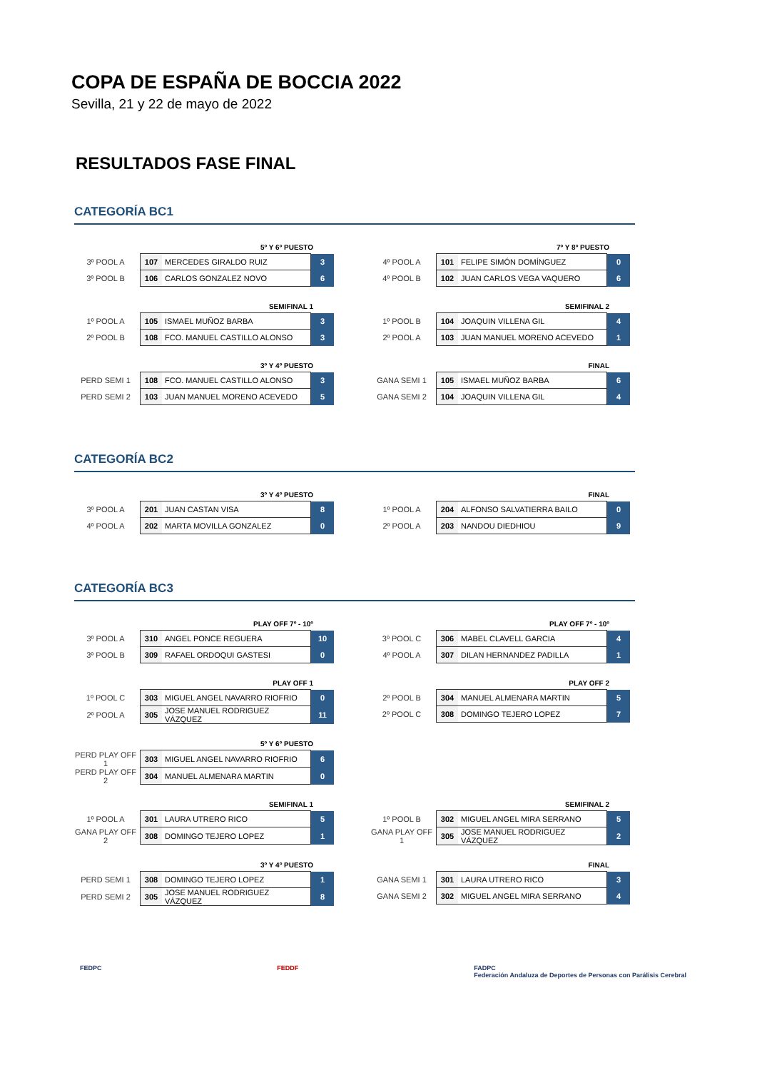COPA DE ESPAÑA DE BOCCIA 2022
Sevilla, 21 y 22 de mayo de 2022
RESULTADOS FASE FINAL
CATEGORÍA BC1
5º Y 6º PUESTO
| 3º POOL A | 107 | MERCEDES GIRALDO RUIZ | 3 |
| 3º POOL B | 106 | CARLOS GONZALEZ NOVO | 6 |
7º Y 8º PUESTO
| 4º POOL A | 101 | FELIPE SIMÓN DOMÍNGUEZ | 0 |
| 4º POOL B | 102 | JUAN CARLOS VEGA VAQUERO | 6 |
SEMIFINAL 1
| 1º POOL A | 105 | ISMAEL MUÑOZ BARBA | 3 |
| 2º POOL B | 108 | FCO. MANUEL CASTILLO ALONSO | 3 |
SEMIFINAL 2
| 1º POOL B | 104 | JOAQUIN VILLENA GIL | 4 |
| 2º POOL A | 103 | JUAN MANUEL MORENO ACEVEDO | 1 |
3º Y 4º PUESTO
| PERD SEMI 1 | 108 | FCO. MANUEL CASTILLO ALONSO | 3 |
| PERD SEMI 2 | 103 | JUAN MANUEL MORENO ACEVEDO | 5 |
FINAL
| GANA SEMI 1 | 105 | ISMAEL MUÑOZ BARBA | 6 |
| GANA SEMI 2 | 104 | JOAQUIN VILLENA GIL | 4 |
CATEGORÍA BC2
3º Y 4º PUESTO
| 3º POOL A | 201 | JUAN CASTAN VISA | 8 |
| 4º POOL A | 202 | MARTA MOVILLA GONZALEZ | 0 |
FINAL
| 1º POOL A | 204 | ALFONSO SALVATIERRA BAILO | 0 |
| 2º POOL A | 203 | NANDOU DIEDHIOU | 9 |
CATEGORÍA BC3
PLAY OFF 7º - 10º
| 3º POOL A | 310 | ANGEL PONCE REGUERA | 10 |
| 3º POOL B | 309 | RAFAEL ORDOQUI GASTESI | 0 |
PLAY OFF 7º - 10º
| 3º POOL C | 306 | MABEL CLAVELL GARCIA | 4 |
| 4º POOL A | 307 | DILAN HERNANDEZ PADILLA | 1 |
PLAY OFF 1
| 1º POOL C | 303 | MIGUEL ANGEL NAVARRO RIOFRIO | 0 |
| 2º POOL A | 305 | JOSE MANUEL RODRIGUEZ VÁZQUEZ | 11 |
PLAY OFF 2
| 2º POOL B | 304 | MANUEL ALMENARA MARTIN | 5 |
| 2º POOL C | 308 | DOMINGO TEJERO LOPEZ | 7 |
5º Y 6º PUESTO
| PERD PLAY OFF 1 | 303 | MIGUEL ANGEL NAVARRO RIOFRIO | 6 |
| PERD PLAY OFF 2 | 304 | MANUEL ALMENARA MARTIN | 0 |
SEMIFINAL 1
| 1º POOL A | 301 | LAURA UTRERO RICO | 5 |
| GANA PLAY OFF 2 | 308 | DOMINGO TEJERO LOPEZ | 1 |
SEMIFINAL 2
| 1º POOL B | 302 | MIGUEL ANGEL MIRA SERRANO | 5 |
| GANA PLAY OFF 1 | 305 | JOSE MANUEL RODRIGUEZ VÁZQUEZ | 2 |
3º Y 4º PUESTO
| PERD SEMI 1 | 308 | DOMINGO TEJERO LOPEZ | 1 |
| PERD SEMI 2 | 305 | JOSE MANUEL RODRIGUEZ VÁZQUEZ | 8 |
FINAL
| GANA SEMI 1 | 301 | LAURA UTRERO RICO | 3 |
| GANA SEMI 2 | 302 | MIGUEL ANGEL MIRA SERRANO | 4 |
FEDPC FEDDF FADPC
Federación Andaluza de Deportes de Personas con Parálisis Cerebral